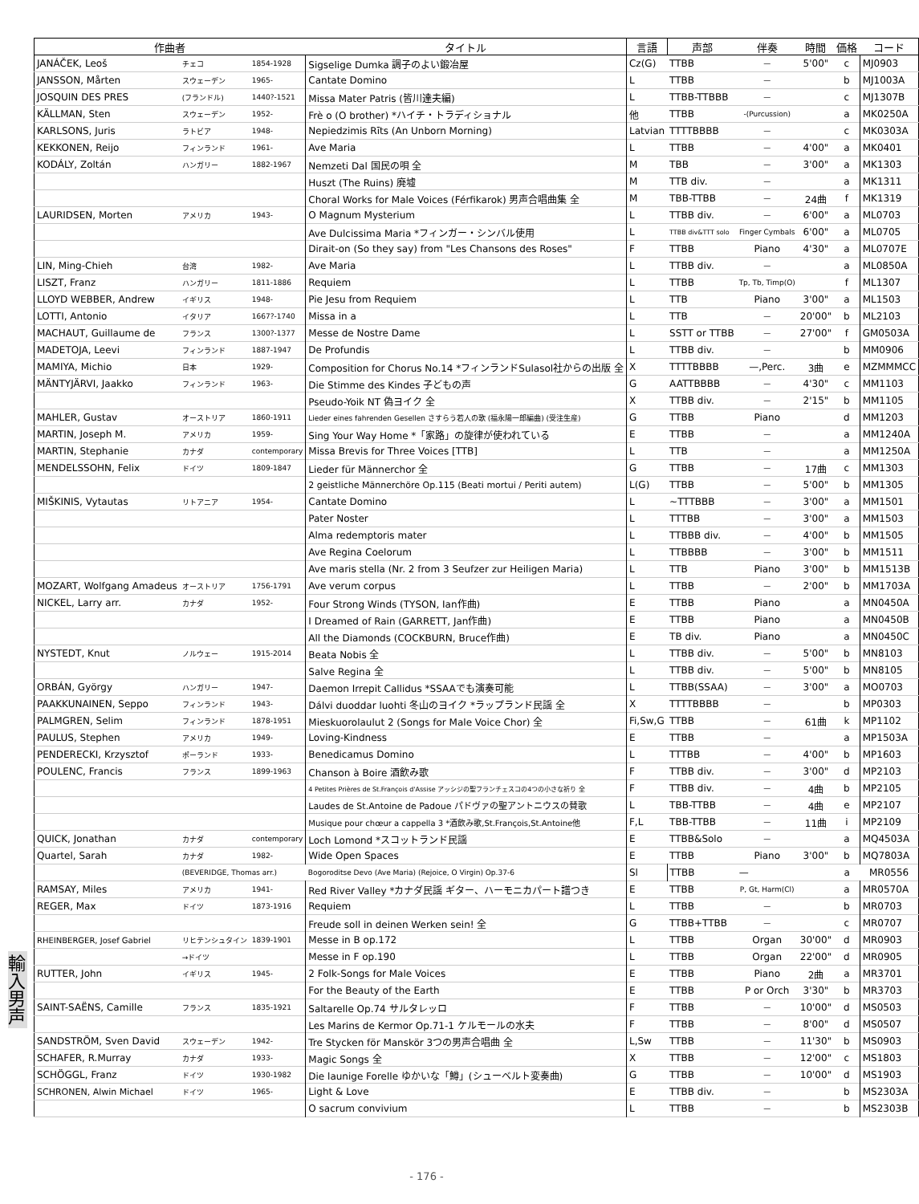| 作曲者 | | | タイトル | 言語 | 声部 | 伴奏 | 時間 | 価格 | コード |
| --- | --- | --- | --- | --- | --- | --- | --- | --- | --- |
| JANÁČEK, Leoš | チェコ | 1854-1928 | Sigselige Dumka 調子のよい鍛冶屋 | Cz(G) | TTBB | — | 5'00" | c | MJ0903 |
| JANSSON, Mårten | スウェーデン | 1965- | Cantate Domino | L | TTBB | — | | b | MJ1003A |
| JOSQUIN DES PRES | (フランドル) | 1440?-1521 | Missa Mater Patris (皆川達夫編) | L | TTBB-TTBBB | — | | c | MJ1307B |
| KÄLLMAN, Sten | スウェーデン | 1952- | Frè o (O brother) *ハイチ・トラディショナル | 他 | TTBB | -(Purcussion) | | a | MK0250A |
| KARLSONS, Juris | ラトビア | 1948- | Nepiedzimis Rīts (An Unborn Morning) | Latvian | TTTTBBBB | — | | c | MK0303A |
| KEKKONEN, Reijo | フィンランド | 1961- | Ave Maria | L | TTBB | — | 4'00" | a | MK0401 |
| KODÁLY, Zoltán | ハンガリー | 1882-1967 | Nemzeti Dal 国民の唄 全 | M | TBB | — | 3'00" | a | MK1303 |
| | | | Huszt (The Ruins) 廃墟 | M | TTB div. | — | | a | MK1311 |
| | | | Choral Works for Male Voices (Férfikarok) 男声合唱曲集 全 | M | TBB-TTBB | — | 24曲 | f | MK1319 |
| LAURIDSEN, Morten | アメリカ | 1943- | O Magnum Mysterium | L | TTBB div. | — | 6'00" | a | ML0703 |
| | | | Ave Dulcissima Maria *フィンガー・シンバル使用 | L | TTBB div&TTT solo | Finger Cymbals | 6'00" | a | ML0705 |
| | | | Dirait-on (So they say) from "Les Chansons des Roses" | F | TTBB | Piano | 4'30" | a | ML0707E |
| LIN, Ming-Chieh | 台湾 | 1982- | Ave Maria | L | TTBB div. | — | | a | ML0850A |
| LISZT, Franz | ハンガリー | 1811-1886 | Requiem | L | TTBB | Tp, Tb, Timp(O) | | f | ML1307 |
| LLOYD WEBBER, Andrew | イギリス | 1948- | Pie Jesu from Requiem | L | TTB | Piano | 3'00" | a | ML1503 |
| LOTTI, Antonio | イタリア | 1667?-1740 | Missa in a | L | TTB | — | 20'00" | b | ML2103 |
| MACHAUT, Guillaume de | フランス | 1300?-1377 | Messe de Nostre Dame | L | SSTT or TTBB | — | 27'00" | f | GM0503A |
| MADETOJA, Leevi | フィンランド | 1887-1947 | De Profundis | L | TTBB div. | — | | b | MM0906 |
| MAMIYA, Michio | 日本 | 1929- | Composition for Chorus No.14 *フィンランドSulasol社からの出版 全 | X | TTTTBBBB | —,Perc. | 3曲 | e | MZMMMCC |
| MÄNTYJÄRVI, Jaakko | フィンランド | 1963- | Die Stimme des Kindes 子どもの声 | G | AATTBBBB | — | 4'30" | c | MM1103 |
| | | | Pseudo-Yoik NT 偽ヨイク 全 | X | TTBB div. | — | 2'15" | b | MM1105 |
| MAHLER, Gustav | オーストリア | 1860-1911 | Lieder eines fahrenden Gesellen さすらう若人の歌 (福永陽一郎編曲) (受注生産) | G | TTBB | Piano | | d | MM1203 |
| MARTIN, Joseph M. | アメリカ | 1959- | Sing Your Way Home *「家路」の旋律が使われている | E | TTBB | — | | a | MM1240A |
| MARTIN, Stephanie | カナダ | contemporary | Missa Brevis for Three Voices [TTB] | L | TTB | — | | a | MM1250A |
| MENDELSSOHN, Felix | ドイツ | 1809-1847 | Lieder für Männerchor 全 | G | TTBB | — | 17曲 | c | MM1303 |
| | | | 2 geistliche Männerchöre Op.115 (Beati mortui / Periti autem) | L(G) | TTBB | — | 5'00" | b | MM1305 |
| MIŠKINIS, Vytautas | リトアニア | 1954- | Cantate Domino | L | ~TTTBBB | — | 3'00" | a | MM1501 |
| | | | Pater Noster | L | TTTBB | — | 3'00" | a | MM1503 |
| | | | Alma redemptoris mater | L | TTBBB div. | — | 4'00" | b | MM1505 |
| | | | Ave Regina Coelorum | L | TTBBBB | — | 3'00" | b | MM1511 |
| | | | Ave maris stella (Nr. 2 from 3 Seufzer zur Heiligen Maria) | L | TTB | Piano | 3'00" | b | MM1513B |
| MOZART, Wolfgang Amadeus | オーストリア | 1756-1791 | Ave verum corpus | L | TTBB | — | 2'00" | b | MM1703A |
| NICKEL, Larry arr. | カナダ | 1952- | Four Strong Winds (TYSON, Ian作曲) | E | TTBB | Piano | | a | MN0450A |
| | | | I Dreamed of Rain (GARRETT, Jan作曲) | E | TTBB | Piano | | a | MN0450B |
| | | | All the Diamonds (COCKBURN, Bruce作曲) | E | TB div. | Piano | | a | MN0450C |
| NYSTEDT, Knut | ノルウェー | 1915-2014 | Beata Nobis 全 | L | TTBB div. | — | 5'00" | b | MN8103 |
| | | | Salve Regina 全 | L | TTBB div. | — | 5'00" | b | MN8105 |
| ORBÁN, György | ハンガリー | 1947- | Daemon Irrepit Callidus *SSAAでも演奏可能 | L | TTBB(SSAA) | — | 3'00" | a | MO0703 |
| PAAKKUNAINEN, Seppo | フィンランド | 1943- | Dálvi duoddar luohti 冬山のヨイク *ラップランド民謡 全 | X | TTTTBBBB | — | | b | MP0303 |
| PALMGREN, Selim | フィンランド | 1878-1951 | Mieskuorolaulut 2 (Songs for Male Voice Chor) 全 | Fi,Sw,G | TTBB | — | 61曲 | k | MP1102 |
| PAULUS, Stephen | アメリカ | 1949- | Loving-Kindness | E | TTBB | — | | a | MP1503A |
| PENDERECKI, Krzysztof | ポーランド | 1933- | Benedicamus Domino | L | TTTBB | — | 4'00" | b | MP1603 |
| POULENC, Francis | フランス | 1899-1963 | Chanson à Boire 酒飲み歌 | F | TTBB div. | — | 3'00" | d | MP2103 |
| | | | 4 Petites Prières de St.François d'Assise アッシジの聖フランチェスコの4つの小さな祈り 全 | F | TTBB div. | — | 4曲 | b | MP2105 |
| | | | Laudes de St.Antoine de Padoue パドヴァの聖アントニウスの賛歌 | L | TBB-TTBB | — | 4曲 | e | MP2107 |
| | | | Musique pour chœur a cappella 3 *酒飲み歌,St.François,St.Antoine他 | F,L | TBB-TTBB | — | 11曲 | i | MP2109 |
| QUICK, Jonathan | カナダ | contemporary | Loch Lomond *スコットランド民謡 | E | TTBB&Solo | — | | a | MQ4503A |
| Quartel, Sarah | カナダ | 1982- | Wide Open Spaces | E | TTBB | Piano | 3'00" | b | MQ7803A |
| | (BEVERIDGE, Thomas arr.) | | Bogoroditse Devo (Ave Maria) (Rejoice, O Virgin) Op.37-6 | Sl | TTBB | — | | a | MR0556 |
| RAMSAY, Miles | アメリカ | 1941- | Red River Valley *カナダ民謡 ギター、ハーモニカパート譜つき | E | TTBB | P, Gt, Harm(Cl) | | a | MR0570A |
| REGER, Max | ドイツ | 1873-1916 | Requiem | L | TTBB | — | | b | MR0703 |
| | | | Freude soll in deinen Werken sein! 全 | G | TTBB+TTBB | — | | c | MR0707 |
| RHEINBERGER, Josef Gabriel | リヒテンシュタイン | 1839-1901 | Messe in B op.172 | L | TTBB | Organ | 30'00" | d | MR0903 |
| | →ドイツ | | Messe in F op.190 | L | TTBB | Organ | 22'00" | d | MR0905 |
| RUTTER, John | イギリス | 1945- | 2 Folk-Songs for Male Voices | E | TTBB | Piano | 2曲 | a | MR3701 |
| | | | For the Beauty of the Earth | E | TTBB | P or Orch | 3'30" | b | MR3703 |
| SAINT-SAËNS, Camille | フランス | 1835-1921 | Saltarelle Op.74 サルタレッロ | F | TTBB | — | 10'00" | d | MS0503 |
| | | | Les Marins de Kermor Op.71-1 ケルモールの水夫 | F | TTBB | — | 8'00" | d | MS0507 |
| SANDSTRÖM, Sven David | スウェーデン | 1942- | Tre Stycken för Manskör 3つの男声合唱曲 全 | L,Sw | TTBB | — | 11'30" | b | MS0903 |
| SCHAFER, R.Murray | カナダ | 1933- | Magic Songs 全 | X | TTBB | — | 12'00" | c | MS1803 |
| SCHÖGGL, Franz | ドイツ | 1930-1982 | Die launige Forelle ゆかいな「鱒」(シューベルト変奏曲) | G | TTBB | — | 10'00" | d | MS1903 |
| SCHRONEN, Alwin Michael | ドイツ | 1965- | Light & Love | E | TTBB div. | — | | b | MS2303A |
| | | | O sacrum convivium | L | TTBB | — | | b | MS2303B |
輸入男声
- 176 -